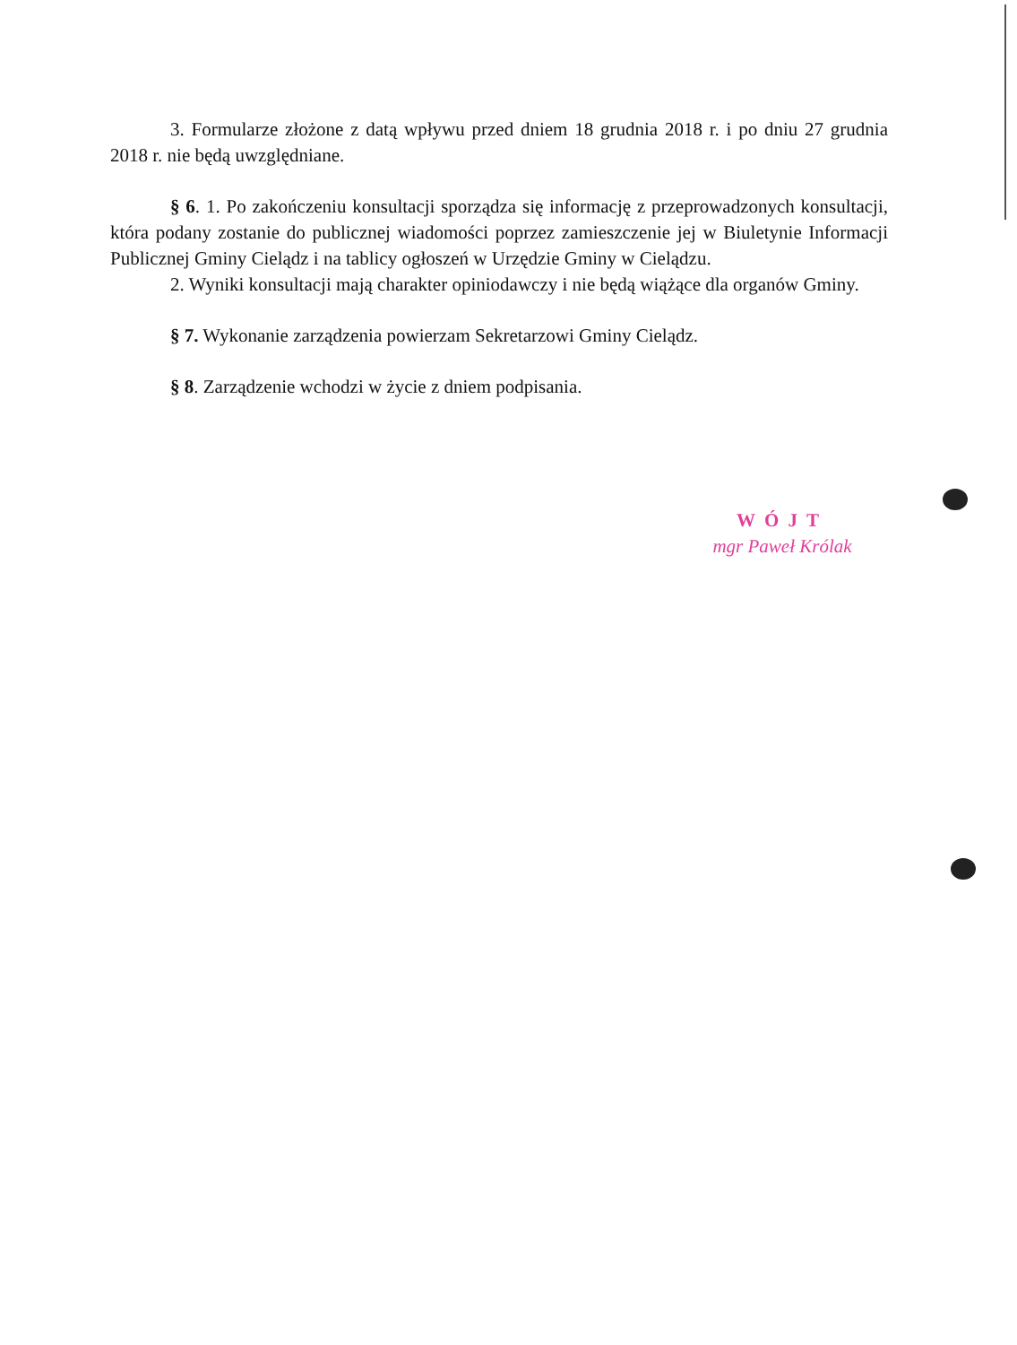3. Formularze złożone z datą wpływu przed dniem 18 grudnia 2018 r. i po dniu 27 grudnia 2018 r. nie będą uwzględniane.
§ 6. 1. Po zakończeniu konsultacji sporządza się informację z przeprowadzonych konsultacji, która podany zostanie do publicznej wiadomości poprzez zamieszczenie jej w Biuletynie Informacji Publicznej Gminy Cielądz i na tablicy ogłoszeń w Urzędzie Gminy w Cielądzu.
2. Wyniki konsultacji mają charakter opiniodawczy i nie będą wiążące dla organów Gminy.
§ 7. Wykonanie zarządzenia powierzam Sekretarzowi Gminy Cielądz.
§ 8. Zarządzenie wchodzi w życie z dniem podpisania.
WÓJT
mgr Paweł Królak